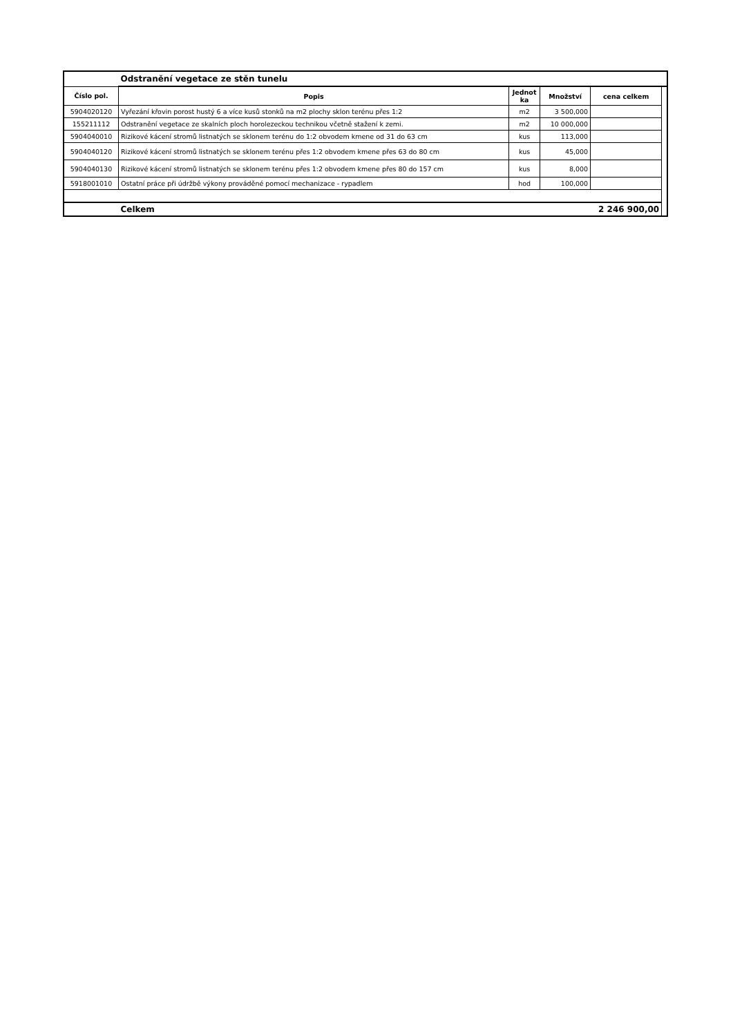| | Odstranění vegetace ze stěn tunelu | | | | |
| Číslo pol. | Popis | Jednot ka | Množství | cena celkem | |
| 5904020120 | Vyřezání křovin porost hustý 6 a více kusů stonků na m2 plochy sklon terénu přes 1:2 | m2 | 3 500,000 | | |
| 155211112 | Odstranění vegetace ze skalních ploch horolezeckou technikou včetně stažení k zemi. | m2 | 10 000,000 | | |
| 5904040010 | Rizikové kácení stromů listnatých se sklonem terénu do 1:2 obvodem kmene od 31 do 63 cm | kus | 113,000 | | |
| 5904040120 | Rizikové kácení stromů listnatých se sklonem terénu přes 1:2 obvodem kmene přes 63 do 80 cm | kus | 45,000 | | |
| 5904040130 | Rizikové kácení stromů listnatých se sklonem terénu přes 1:2 obvodem kmene přes 80 do 157 cm | kus | 8,000 | | |
| 5918001010 | Ostatní práce při údržbě výkony prováděné pomocí mechanizace - rypadlem | hod | 100,000 | | |
| | Celkem | | | 2 246 900,00 | |